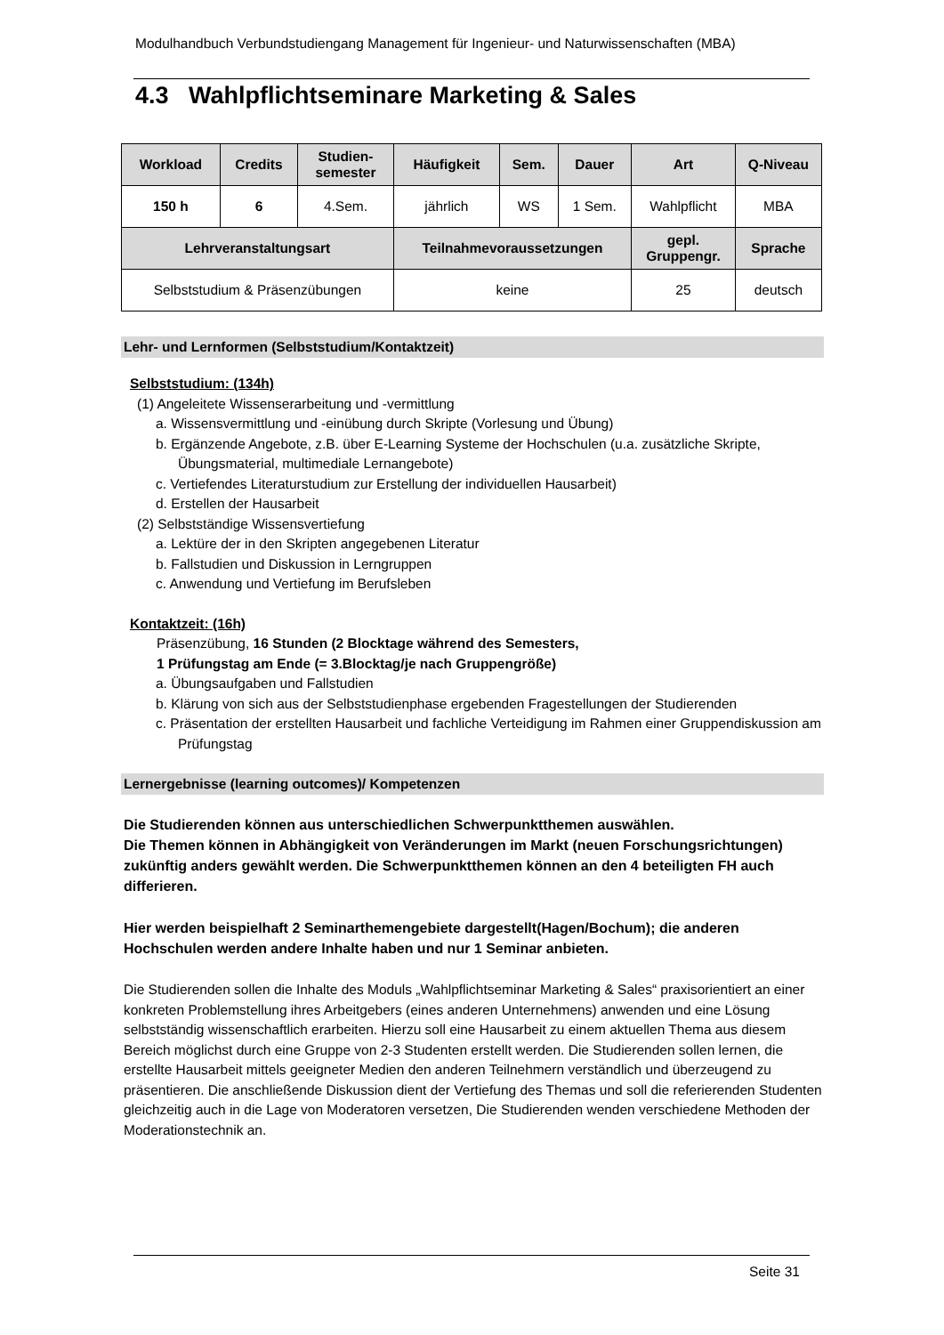Modulhandbuch Verbundstudiengang Management für Ingenieur- und Naturwissenschaften (MBA)
4.3 Wahlpflichtseminare Marketing & Sales
| Workload | Credits | Studien- semester | Häufigkeit | Sem. | Dauer | Art | Q-Niveau |
| --- | --- | --- | --- | --- | --- | --- | --- |
| 150 h | 6 | 4.Sem. | jährlich | WS | 1 Sem. | Wahlpflicht | MBA |
| Lehrveranstaltungsart | | | Teilnahmevoraussetzungen | | | gepl. Gruppengr. | Sprache |
| Selbststudium & Präsenzübungen | | | keine | | | 25 | deutsch |
Lehr- und Lernformen (Selbststudium/Kontaktzeit)
Selbststudium: (134h)
(1) Angeleitete Wissenserarbeitung und -vermittlung
a. Wissensvermittlung und -einübung durch Skripte (Vorlesung und Übung)
b. Ergänzende Angebote, z.B. über E-Learning Systeme der Hochschulen (u.a. zusätzliche Skripte, Übungsmaterial, multimediale Lernangebote)
c. Vertiefendes Literaturstudium zur Erstellung der individuellen Hausarbeit)
d. Erstellen der Hausarbeit
(2) Selbstständige Wissensvertiefung
a. Lektüre der in den Skripten angegebenen Literatur
b. Fallstudien und Diskussion in Lerngruppen
c. Anwendung und Vertiefung im Berufsleben
Kontaktzeit: (16h)
Präsenzübung, 16 Stunden (2 Blocktage während des Semesters,
1 Prüfungstag am Ende (= 3.Blocktag/je nach Gruppengröße)
a. Übungsaufgaben und Fallstudien
b. Klärung von sich aus der Selbststudienphase ergebenden Fragestellungen der Studierenden
c. Präsentation der erstellten Hausarbeit und fachliche Verteidigung im Rahmen einer Gruppendiskussion am Prüfungstag
Lernergebnisse (learning outcomes)/ Kompetenzen
Die Studierenden können aus unterschiedlichen Schwerpunktthemen auswählen.
Die Themen können in Abhängigkeit von Veränderungen im Markt (neuen Forschungsrichtungen) zukünftig anders gewählt werden. Die Schwerpunktthemen können an den 4 beteiligten FH auch differieren.
Hier werden beispielhaft 2 Seminarthemengebiete dargestellt(Hagen/Bochum); die anderen Hochschulen werden andere Inhalte haben und nur 1 Seminar anbieten.
Die Studierenden sollen die Inhalte des Moduls „Wahlpflichtseminar Marketing & Sales“ praxisorientiert an einer konkreten Problemstellung ihres Arbeitgebers (eines anderen Unternehmens) anwenden und eine Lösung selbstständig wissenschaftlich erarbeiten. Hierzu soll eine Hausarbeit zu einem aktuellen Thema aus diesem Bereich möglichst durch eine Gruppe von 2-3 Studenten erstellt werden. Die Studierenden sollen lernen, die erstellte Hausarbeit mittels geeigneter Medien den anderen Teilnehmern verständlich und überzeugend zu präsentieren. Die anschließende Diskussion dient der Vertiefung des Themas und soll die referierenden Studenten gleichzeitig auch in die Lage von Moderatoren versetzen, Die Studierenden wenden verschiedene Methoden der Moderationstechnik an.
Seite 31